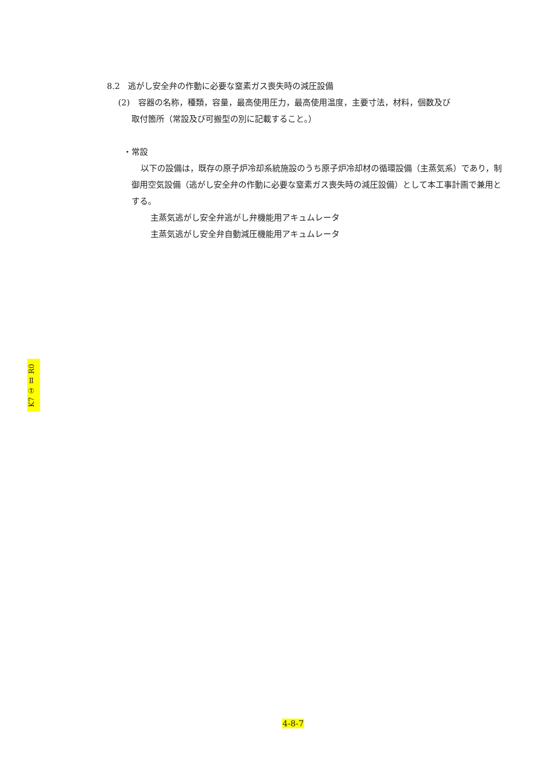8.2　逃がし安全弁の作動に必要な窒素ガス喪失時の減圧設備
(2)　容器の名称，種類，容量，最高使用圧力，最高使用温度，主要寸法，材料，個数及び
取付箇所（常設及び可搬型の別に記載すること。）
・常設
以下の設備は，既存の原子炉冷却系統施設のうち原子炉冷却材の循環設備（主蒸気系）であり，制御用空気設備（逃がし安全弁の作動に必要な窒素ガス喪失時の減圧設備）として本工事計画で兼用とする。
主蒸気逃がし安全弁逃がし弁機能用アキュムレータ
主蒸気逃がし安全弁自動減圧機能用アキュムレータ
K7 ① Ⅱ R0
4-8-7